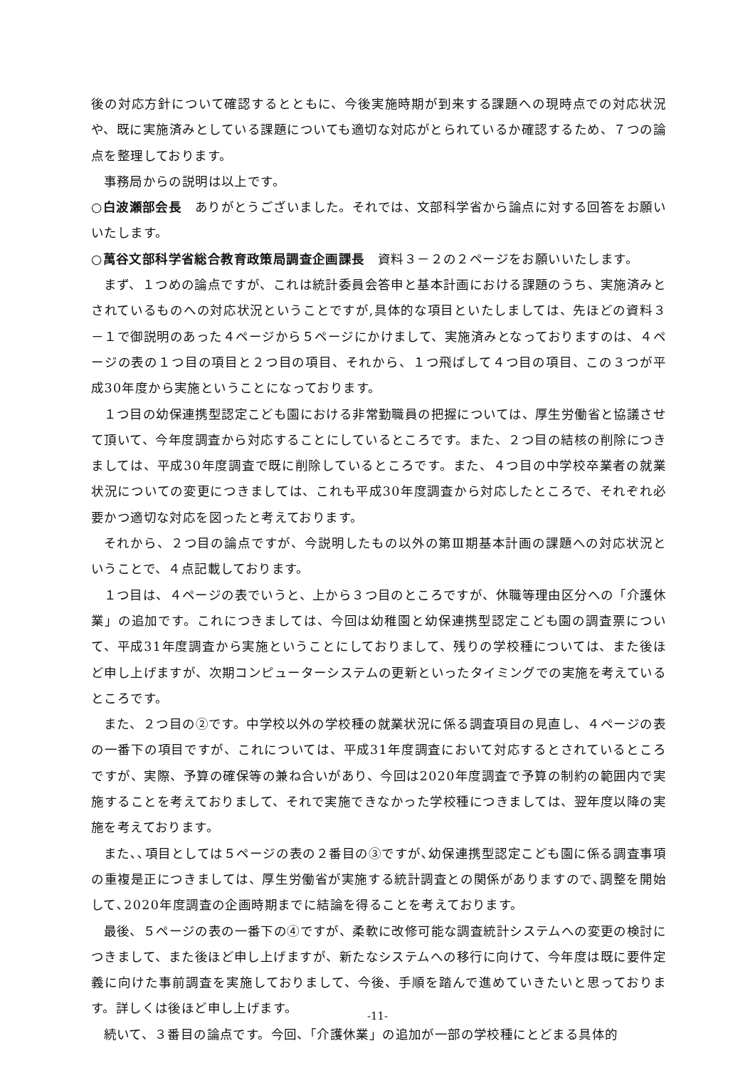後の対応方針について確認するとともに、今後実施時期が到来する課題への現時点での対応状況や、既に実施済みとしている課題についても適切な対応がとられているか確認するため、７つの論点を整理しております。
事務局からの説明は以上です。
○白波瀬部会長　ありがとうございました。それでは、文部科学省から論点に対する回答をお願いいたします。
○萬谷文部科学省総合教育政策局調査企画課長　資料３－２の２ページをお願いいたします。
まず、１つめの論点ですが、これは統計委員会答申と基本計画における課題のうち、実施済みとされているものへの対応状況ということですが,具体的な項目といたしましては、先ほどの資料３－１で御説明のあった４ページから５ページにかけまして、実施済みとなっておりますのは、４ページの表の１つ目の項目と２つ目の項目、それから、１つ飛ばして４つ目の項目、この３つが平成30年度から実施ということになっております。
１つ目の幼保連携型認定こども園における非常勤職員の把握については、厚生労働省と協議させて頂いて、今年度調査から対応することにしているところです。また、２つ目の結核の削除につきましては、平成30年度調査で既に削除しているところです。また、４つ目の中学校卒業者の就業状況についての変更につきましては、これも平成30年度調査から対応したところで、それぞれ必要かつ適切な対応を図ったと考えております。
それから、２つ目の論点ですが、今説明したもの以外の第Ⅲ期基本計画の課題への対応状況ということで、４点記載しております。
１つ目は、４ページの表でいうと、上から３つ目のところですが、休職等理由区分への「介護休業」の追加です。これにつきましては、今回は幼稚園と幼保連携型認定こども園の調査票について、平成31年度調査から実施ということにしておりまして、残りの学校種については、また後ほど申し上げますが、次期コンピューターシステムの更新といったタイミングでの実施を考えているところです。
また、２つ目の②です。中学校以外の学校種の就業状況に係る調査項目の見直し、４ページの表の一番下の項目ですが、これについては、平成31年度調査において対応するとされているところですが、実際、予算の確保等の兼ね合いがあり、今回は2020年度調査で予算の制約の範囲内で実施することを考えておりまして、それで実施できなかった学校種につきましては、翌年度以降の実施を考えております。
また､､項目としては５ページの表の２番目の③ですが､幼保連携型認定こども園に係る調査事項の重複是正につきましては、厚生労働省が実施する統計調査との関係がありますので､調整を開始して､2020年度調査の企画時期までに結論を得ることを考えております。
最後、５ページの表の一番下の④ですが、柔軟に改修可能な調査統計システムへの変更の検討につきまして、また後ほど申し上げますが、新たなシステムへの移行に向けて、今年度は既に要件定義に向けた事前調査を実施しておりまして、今後、手順を踏んで進めていきたいと思っております。詳しくは後ほど申し上げます。
続いて、３番目の論点です。今回、「介護休業」の追加が一部の学校種にとどまる具体的
-11-